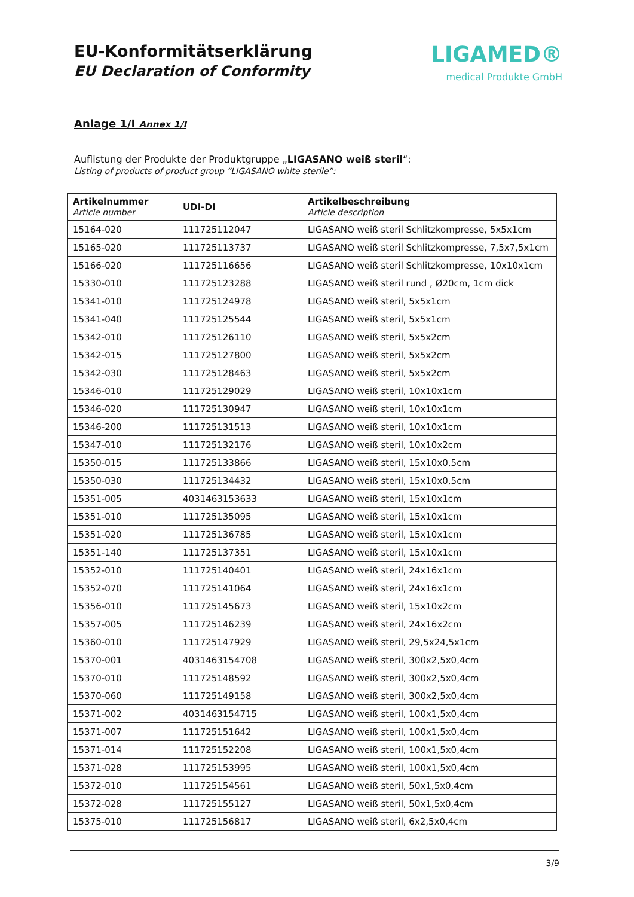EU-Konformitätserklärung
EU Declaration of Conformity
LIGAMED®
medical Produkte GmbH
Anlage 1/I Annex 1/I
Auflistung der Produkte der Produktgruppe „LIGASANO weiß steril“:
Listing of products of product group “LIGASANO white sterile”:
| Artikelnummer Article number | UDI-DI | Artikelbeschreibung Article description |
| --- | --- | --- |
| 15164-020 | 111725112047 | LIGASANO weiß steril Schlitzkompresse, 5x5x1cm |
| 15165-020 | 111725113737 | LIGASANO weiß steril Schlitzkompresse, 7,5x7,5x1cm |
| 15166-020 | 111725116656 | LIGASANO weiß steril Schlitzkompresse, 10x10x1cm |
| 15330-010 | 111725123288 | LIGASANO weiß steril rund , Ø20cm, 1cm dick |
| 15341-010 | 111725124978 | LIGASANO weiß steril, 5x5x1cm |
| 15341-040 | 111725125544 | LIGASANO weiß steril, 5x5x1cm |
| 15342-010 | 111725126110 | LIGASANO weiß steril, 5x5x2cm |
| 15342-015 | 111725127800 | LIGASANO weiß steril, 5x5x2cm |
| 15342-030 | 111725128463 | LIGASANO weiß steril, 5x5x2cm |
| 15346-010 | 111725129029 | LIGASANO weiß steril, 10x10x1cm |
| 15346-020 | 111725130947 | LIGASANO weiß steril, 10x10x1cm |
| 15346-200 | 111725131513 | LIGASANO weiß steril, 10x10x1cm |
| 15347-010 | 111725132176 | LIGASANO weiß steril, 10x10x2cm |
| 15350-015 | 111725133866 | LIGASANO weiß steril, 15x10x0,5cm |
| 15350-030 | 111725134432 | LIGASANO weiß steril, 15x10x0,5cm |
| 15351-005 | 4031463153633 | LIGASANO weiß steril, 15x10x1cm |
| 15351-010 | 111725135095 | LIGASANO weiß steril, 15x10x1cm |
| 15351-020 | 111725136785 | LIGASANO weiß steril, 15x10x1cm |
| 15351-140 | 111725137351 | LIGASANO weiß steril, 15x10x1cm |
| 15352-010 | 111725140401 | LIGASANO weiß steril, 24x16x1cm |
| 15352-070 | 111725141064 | LIGASANO weiß steril, 24x16x1cm |
| 15356-010 | 111725145673 | LIGASANO weiß steril, 15x10x2cm |
| 15357-005 | 111725146239 | LIGASANO weiß steril, 24x16x2cm |
| 15360-010 | 111725147929 | LIGASANO weiß steril, 29,5x24,5x1cm |
| 15370-001 | 4031463154708 | LIGASANO weiß steril, 300x2,5x0,4cm |
| 15370-010 | 111725148592 | LIGASANO weiß steril, 300x2,5x0,4cm |
| 15370-060 | 111725149158 | LIGASANO weiß steril, 300x2,5x0,4cm |
| 15371-002 | 4031463154715 | LIGASANO weiß steril, 100x1,5x0,4cm |
| 15371-007 | 111725151642 | LIGASANO weiß steril, 100x1,5x0,4cm |
| 15371-014 | 111725152208 | LIGASANO weiß steril, 100x1,5x0,4cm |
| 15371-028 | 111725153995 | LIGASANO weiß steril, 100x1,5x0,4cm |
| 15372-010 | 111725154561 | LIGASANO weiß steril, 50x1,5x0,4cm |
| 15372-028 | 111725155127 | LIGASANO weiß steril, 50x1,5x0,4cm |
| 15375-010 | 111725156817 | LIGASANO weiß steril, 6x2,5x0,4cm |
3/9